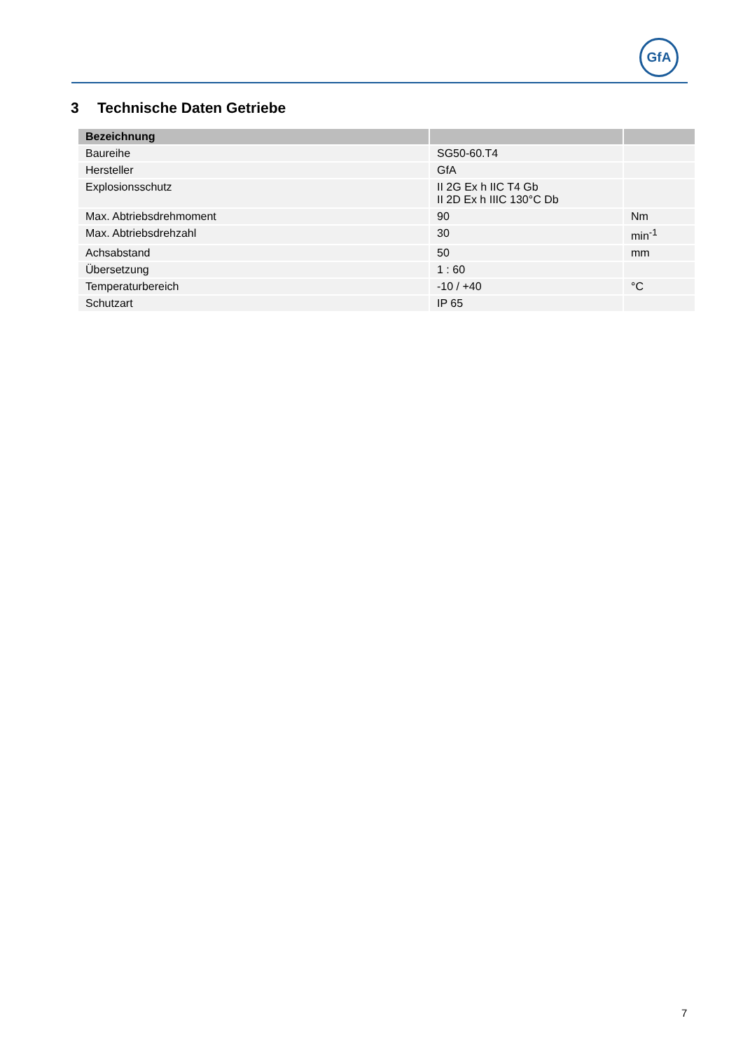GfA
3 Technische Daten Getriebe
| Bezeichnung | | |
| --- | --- | --- |
| Baureihe | SG50-60.T4 | |
| Hersteller | GfA | |
| Explosionsschutz | II 2G Ex h IIC T4 Gb II 2D Ex h IIIC 130°C Db | |
| Max. Abtriebsdrehmoment | 90 | Nm |
| Max. Abtriebsdrehzahl | 30 | min<sup>-1</sup> |
| Achsabstand | 50 | mm |
| Übersetzung | 1 : 60 | |
| Temperaturbereich | -10 / +40 | °C |
| Schutzart | IP 65 | |
7